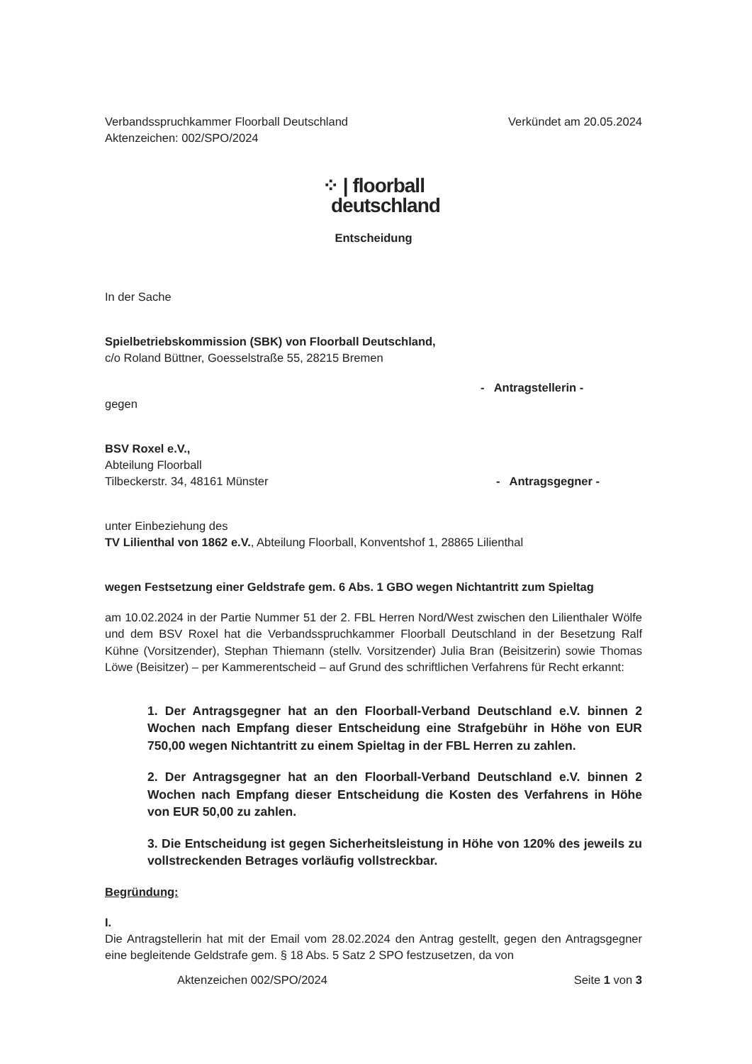Verbandsspruchkammer Floorball Deutschland
Aktenzeichen: 002/SPO/2024
Verkündet am 20.05.2024
⁘ | floorball
deutschland
Entscheidung
In der Sache
Spielbetriebskommission (SBK) von Floorball Deutschland,
c/o Roland Büttner, Goesselstraße 55, 28215 Bremen
- Antragstellerin -
gegen
BSV Roxel e.V.,
Abteilung Floorball
Tilbeckerstr. 34, 48161 Münster
- Antragsgegner -
unter Einbeziehung des
TV Lilienthal von 1862 e.V., Abteilung Floorball, Konventshof 1, 28865 Lilienthal
wegen Festsetzung einer Geldstrafe gem. 6 Abs. 1 GBO wegen Nichtantritt zum Spieltag
am 10.02.2024 in der Partie Nummer 51 der 2. FBL Herren Nord/West zwischen den Lilienthaler Wölfe und dem BSV Roxel hat die Verbandsspruchkammer Floorball Deutschland in der Besetzung Ralf Kühne (Vorsitzender), Stephan Thiemann (stellv. Vorsitzender) Julia Bran (Beisitzerin) sowie Thomas Löwe (Beisitzer) – per Kammerentscheid – auf Grund des schriftlichen Verfahrens für Recht erkannt:
1. Der Antragsgegner hat an den Floorball-Verband Deutschland e.V. binnen 2 Wochen nach Empfang dieser Entscheidung eine Strafgebühr in Höhe von EUR 750,00 wegen Nichtantritt zu einem Spieltag in der FBL Herren zu zahlen.
2. Der Antragsgegner hat an den Floorball-Verband Deutschland e.V. binnen 2 Wochen nach Empfang dieser Entscheidung die Kosten des Verfahrens in Höhe von EUR 50,00 zu zahlen.
3. Die Entscheidung ist gegen Sicherheitsleistung in Höhe von 120% des jeweils zu vollstreckenden Betrages vorläufig vollstreckbar.
Begründung:
I.
Die Antragstellerin hat mit der Email vom 28.02.2024 den Antrag gestellt, gegen den Antragsgegner eine begleitende Geldstrafe gem. § 18 Abs. 5 Satz 2 SPO festzusetzen, da von
Aktenzeichen 002/SPO/2024 Seite 1 von 3